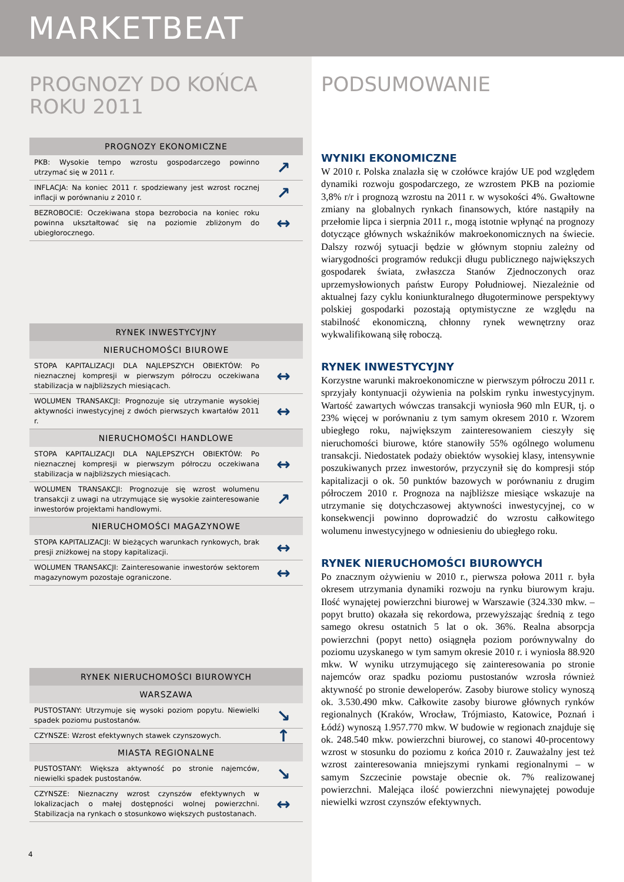MARKETBEAT
PROGNOZY DO KOŃCA ROKU 2011
| PROGNOZY EKONOMICZNE | |
| --- | --- |
| PKB: Wysokie tempo wzrostu gospodarczego powinno utrzymać się w 2011 r. | ↗ |
| INFLACJA: Na koniec 2011 r. spodziewany jest wzrost rocznej inflacji w porównaniu z 2010 r. | ↗ |
| BEZROBOCIE: Oczekiwana stopa bezrobocia na koniec roku powinna ukształtować się na poziomie zbliżonym do ubiegłorocznego. | ↔ |
| RYNEK INWESTYCYJNY | |
| --- | --- |
| NIERUCHOMOŚCI BIUROWE | |
| STOPA KAPITALIZACJI DLA NAJLEPSZYCH OBIEKTÓW: Po nieznacznej kompresji w pierwszym półroczu oczekiwana stabilizacja w najbliższych miesiącach. | ↔ |
| WOLUMEN TRANSAKCJI: Prognozuje się utrzymanie wysokiej aktywności inwestycyjnej z dwóch pierwszych kwartałów 2011 r. | ↔ |
| NIERUCHOMOŚCI HANDLOWE | |
| STOPA KAPITALIZACJI DLA NAJLEPSZYCH OBIEKTÓW: Po nieznacznej kompresji w pierwszym półroczu oczekiwana stabilizacja w najbliższych miesiącach. | ↔ |
| WOLUMEN TRANSAKCJI: Prognozuje się wzrost wolumenu transakcji z uwagi na utrzymujące się wysokie zainteresowanie inwestorów projektami handlowymi. | ↗ |
| NIERUCHOMOŚCI MAGAZYNOWE | |
| STOPA KAPITALIZACJI: W bieżących warunkach rynkowych, brak presji zniżkowej na stopy kapitalizacji. | ↔ |
| WOLUMEN TRANSAKCJI: Zainteresowanie inwestorów sektorem magazynowym pozostaje ograniczone. | ↔ |
| RYNEK NIERUCHOMOŚCI BIUROWYCH | |
| --- | --- |
| WARSZAWA | |
| PUSTOSTANY: Utrzymuje się wysoki poziom popytu. Niewielki spadek poziomu pustostanów. | ↘ |
| CZYNSZE: Wzrost efektywnych stawek czynszowych. | ↑ |
| MIASTA REGIONALNE | |
| PUSTOSTANY: Większa aktywność po stronie najemców, niewielki spadek pustostanów. | ↘ |
| CZYNSZE: Nieznaczny wzrost czynszów efektywnych w lokalizacjach o małej dostępności wolnej powierzchni. Stabilizacja na rynkach o stosunkowo większych pustostanach. | ↔ |
4
PODSUMOWANIE
WYNIKI EKONOMICZNE
W 2010 r. Polska znalazła się w czołówce krajów UE pod względem dynamiki rozwoju gospodarczego, ze wzrostem PKB na poziomie 3,8% r/r i prognozą wzrostu na 2011 r. w wysokości 4%. Gwałtowne zmiany na globalnych rynkach finansowych, które nastąpiły na przełomie lipca i sierpnia 2011 r., mogą istotnie wpłynąć na prognozy dotyczące głównych wskaźników makroekonomicznych na świecie. Dalszy rozwój sytuacji będzie w głównym stopniu zależny od wiarygodności programów redukcji długu publicznego największych gospodarek świata, zwłaszcza Stanów Zjednoczonych oraz uprzemysłowionych państw Europy Południowej. Niezależnie od aktualnej fazy cyklu koniunkturalnego długoterminowe perspektywy polskiej gospodarki pozostają optymistyczne ze względu na stabilność ekonomiczną, chłonny rynek wewnętrzny oraz wykwalifikowaną siłę roboczą.
RYNEK INWESTYCYJNY
Korzystne warunki makroekonomiczne w pierwszym półroczu 2011 r. sprzyjały kontynuacji ożywienia na polskim rynku inwestycyjnym. Wartość zawartych wówczas transakcji wyniosła 960 mln EUR, tj. o 23% więcej w porównaniu z tym samym okresem 2010 r. Wzorem ubiegłego roku, największym zainteresowaniem cieszyły się nieruchomości biurowe, które stanowiły 55% ogólnego wolumenu transakcji. Niedostatek podaży obiektów wysokiej klasy, intensywnie poszukiwanych przez inwestorów, przyczynił się do kompresji stóp kapitalizacji o ok. 50 punktów bazowych w porównaniu z drugim półroczem 2010 r. Prognoza na najbliższe miesiące wskazuje na utrzymanie się dotychczasowej aktywności inwestycyjnej, co w konsekwencji powinno doprowadzić do wzrostu całkowitego wolumenu inwestycyjnego w odniesieniu do ubiegłego roku.
RYNEK NIERUCHOMOŚCI BIUROWYCH
Po znacznym ożywieniu w 2010 r., pierwsza połowa 2011 r. była okresem utrzymania dynamiki rozwoju na rynku biurowym kraju. Ilość wynajętej powierzchni biurowej w Warszawie (324.330 mkw. – popyt brutto) okazała się rekordowa, przewyższając średnią z tego samego okresu ostatnich 5 lat o ok. 36%. Realna absorpcja powierzchni (popyt netto) osiągnęła poziom porównywalny do poziomu uzyskanego w tym samym okresie 2010 r. i wyniosła 88.920 mkw. W wyniku utrzymującego się zainteresowania po stronie najemców oraz spadku poziomu pustostanów wzrosła również aktywność po stronie deweloperów. Zasoby biurowe stolicy wynoszą ok. 3.530.490 mkw. Całkowite zasoby biurowe głównych rynków regionalnych (Kraków, Wrocław, Trójmiasto, Katowice, Poznań i Łódź) wynoszą 1.957.770 mkw. W budowie w regionach znajduje się ok. 248.540 mkw. powierzchni biurowej, co stanowi 40-procentowy wzrost w stosunku do poziomu z końca 2010 r. Zauważalny jest też wzrost zainteresowania mniejszymi rynkami regionalnymi – w samym Szczecinie powstaje obecnie ok. 7% realizowanej powierzchni. Malejąca ilość powierzchni niewynajętej powoduje niewielki wzrost czynszów efektywnych.